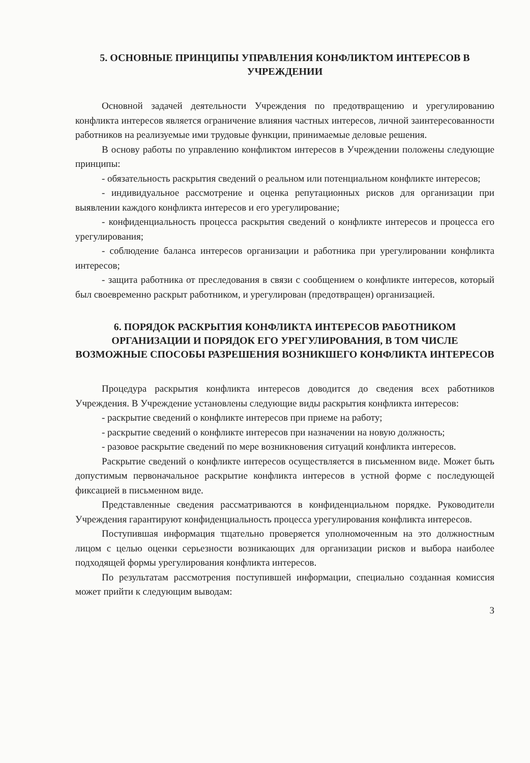5. ОСНОВНЫЕ ПРИНЦИПЫ УПРАВЛЕНИЯ КОНФЛИКТОМ ИНТЕРЕСОВ В УЧРЕЖДЕНИИ
Основной задачей деятельности Учреждения по предотвращению и урегулированию конфликта интересов является ограничение влияния частных интересов, личной заинтересованности работников на реализуемые ими трудовые функции, принимаемые деловые решения.
В основу работы по управлению конфликтом интересов в Учреждении положены следующие принципы:
- обязательность раскрытия сведений о реальном или потенциальном конфликте интересов;
- индивидуальное рассмотрение и оценка репутационных рисков для организации при выявлении каждого конфликта интересов и его урегулирование;
- конфиденциальность процесса раскрытия сведений о конфликте интересов и процесса его урегулирования;
- соблюдение баланса интересов организации и работника при урегулировании конфликта интересов;
- защита работника от преследования в связи с сообщением о конфликте интересов, который был своевременно раскрыт работником, и урегулирован (предотвращен) организацией.
6. ПОРЯДОК РАСКРЫТИЯ КОНФЛИКТА ИНТЕРЕСОВ РАБОТНИКОМ ОРГАНИЗАЦИИ И ПОРЯДОК ЕГО УРЕГУЛИРОВАНИЯ, В ТОМ ЧИСЛЕ ВОЗМОЖНЫЕ СПОСОБЫ РАЗРЕШЕНИЯ ВОЗНИКШЕГО КОНФЛИКТА ИНТЕРЕСОВ
Процедура раскрытия конфликта интересов доводится до сведения всех работников Учреждения. В Учреждение установлены следующие виды раскрытия конфликта интересов:
- раскрытие сведений о конфликте интересов при приеме на работу;
- раскрытие сведений о конфликте интересов при назначении на новую должность;
- разовое раскрытие сведений по мере возникновения ситуаций конфликта интересов.
Раскрытие сведений о конфликте интересов осуществляется в письменном виде. Может быть допустимым первоначальное раскрытие конфликта интересов в устной форме с последующей фиксацией в письменном виде.
Представленные сведения рассматриваются в конфиденциальном порядке. Руководители Учреждения гарантируют конфиденциальность процесса урегулирования конфликта интересов.
Поступившая информация тщательно проверяется уполномоченным на это должностным лицом с целью оценки серьезности возникающих для организации рисков и выбора наиболее подходящей формы урегулирования конфликта интересов.
По результатам рассмотрения поступившей информации, специально созданная комиссия может прийти к следующим выводам:
3